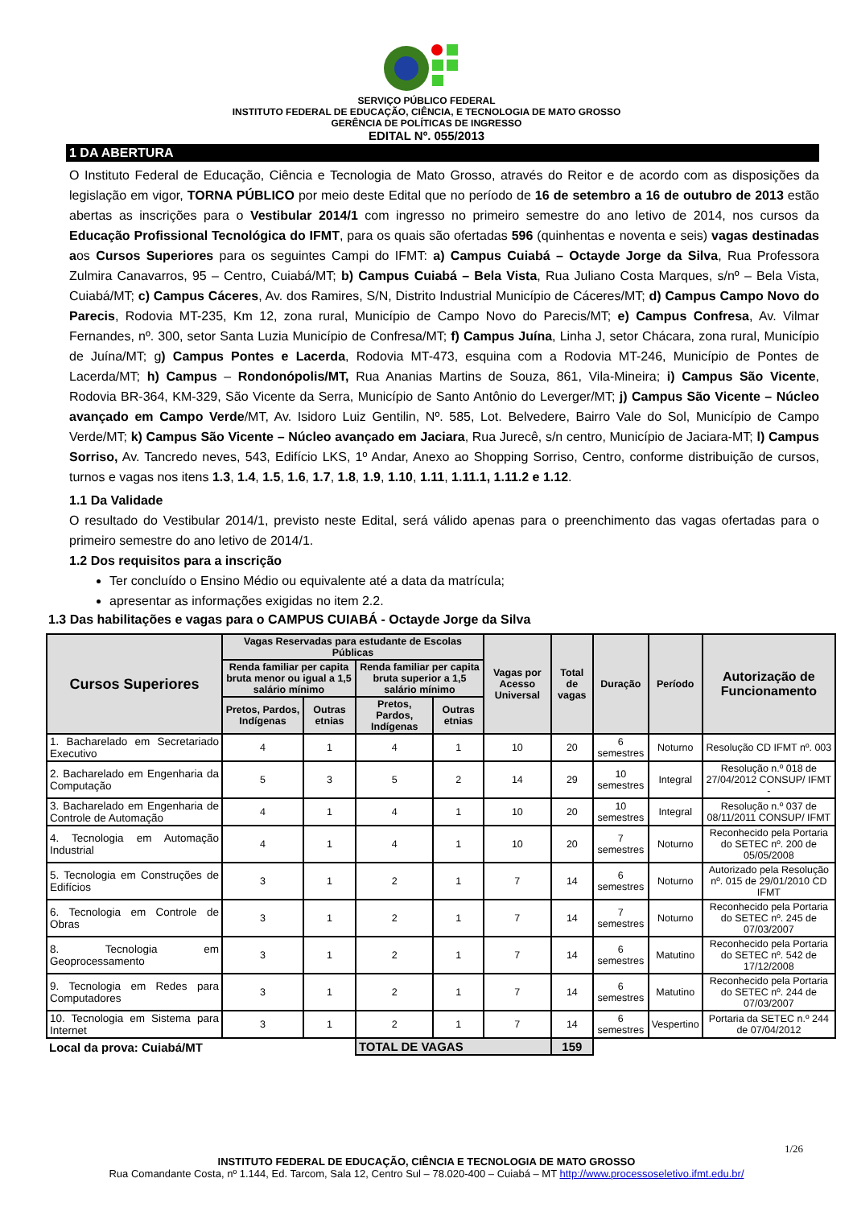SERVIÇO PÚBLICO FEDERAL
INSTITUTO FEDERAL DE EDUCAÇÃO, CIÊNCIA, E TECNOLOGIA DE MATO GROSSO
GERÊNCIA DE POLÍTICAS DE INGRESSO
EDITAL Nº. 055/2013
1 DA ABERTURA
O Instituto Federal de Educação, Ciência e Tecnologia de Mato Grosso, através do Reitor e de acordo com as disposições da legislação em vigor, TORNA PÚBLICO por meio deste Edital que no período de 16 de setembro a 16 de outubro de 2013 estão abertas as inscrições para o Vestibular 2014/1 com ingresso no primeiro semestre do ano letivo de 2014, nos cursos da Educação Profissional Tecnológica do IFMT, para os quais são ofertadas 596 (quinhentas e noventa e seis) vagas destinadas aos Cursos Superiores para os seguintes Campi do IFMT: a) Campus Cuiabá – Octayde Jorge da Silva, Rua Professora Zulmira Canavarros, 95 – Centro, Cuiabá/MT; b) Campus Cuiabá – Bela Vista, Rua Juliano Costa Marques, s/nº – Bela Vista, Cuiabá/MT; c) Campus Cáceres, Av. dos Ramires, S/N, Distrito Industrial Município de Cáceres/MT; d) Campus Campo Novo do Parecis, Rodovia MT-235, Km 12, zona rural, Município de Campo Novo do Parecis/MT; e) Campus Confresa, Av. Vilmar Fernandes, nº. 300, setor Santa Luzia Município de Confresa/MT; f) Campus Juína, Linha J, setor Chácara, zona rural, Município de Juína/MT; g) Campus Pontes e Lacerda, Rodovia MT-473, esquina com a Rodovia MT-246, Município de Pontes de Lacerda/MT; h) Campus – Rondonópolis/MT, Rua Ananias Martins de Souza, 861, Vila-Mineira; i) Campus São Vicente, Rodovia BR-364, KM-329, São Vicente da Serra, Município de Santo Antônio do Leverger/MT; j) Campus São Vicente – Núcleo avançado em Campo Verde/MT, Av. Isidoro Luiz Gentilin, Nº. 585, Lot. Belvedere, Bairro Vale do Sol, Município de Campo Verde/MT; k) Campus São Vicente – Núcleo avançado em Jaciara, Rua Jurecê, s/n centro, Município de Jaciara-MT; l) Campus Sorriso, Av. Tancredo neves, 543, Edifício LKS, 1º Andar, Anexo ao Shopping Sorriso, Centro, conforme distribuição de cursos, turnos e vagas nos itens 1.3, 1.4, 1.5, 1.6, 1.7, 1.8, 1.9, 1.10, 1.11, 1.11.1, 1.11.2 e 1.12.
1.1 Da Validade
O resultado do Vestibular 2014/1, previsto neste Edital, será válido apenas para o preenchimento das vagas ofertadas para o primeiro semestre do ano letivo de 2014/1.
1.2 Dos requisitos para a inscrição
Ter concluído o Ensino Médio ou equivalente até a data da matrícula;
apresentar as informações exigidas no item 2.2.
1.3 Das habilitações e vagas para o CAMPUS CUIABÁ - Octayde Jorge da Silva
| Cursos Superiores | Vagas Reservadas para estudante de Escolas Públicas | | | | Vagas por Acesso Universal | Total de vagas | Duração | Período | Autorização de Funcionamento |
| --- | --- | --- | --- | --- | --- | --- | --- | --- | --- |
| | Renda familiar per capita bruta menor ou igual a 1,5 salário mínimo | | Renda familiar per capita bruta superior a 1,5 salário mínimo | | | | | | |
| | Pretos, Pardos, Indígenas | Outras etnias | Pretos, Pardos, Indígenas | Outras etnias | | | | | |
| 1. Bacharelado em Secretariado Executivo | 4 | 1 | 4 | 1 | 10 | 20 | 6 semestres | Noturno | Resolução CD IFMT nº. 003 |
| 2. Bacharelado em Engenharia da Computação | 5 | 3 | 5 | 2 | 14 | 29 | 10 semestres | Integral | Resolução n.º 018 de 27/04/2012 CONSUP/ IFMT - |
| 3. Bacharelado em Engenharia de Controle de Automação | 4 | 1 | 4 | 1 | 10 | 20 | 10 semestres | Integral | Resolução n.º 037 de 08/11/2011 CONSUP/ IFMT |
| 4. Tecnologia em Automação Industrial | 4 | 1 | 4 | 1 | 10 | 20 | 7 semestres | Noturno | Reconhecido pela Portaria do SETEC nº. 200 de 05/05/2008 |
| 5. Tecnologia em Construções de Edifícios | 3 | 1 | 2 | 1 | 7 | 14 | 6 semestres | Noturno | Autorizado pela Resolução nº. 015 de 29/01/2010 CD IFMT |
| 6. Tecnologia em Controle de Obras | 3 | 1 | 2 | 1 | 7 | 14 | 7 semestres | Noturno | Reconhecido pela Portaria do SETEC nº. 245 de 07/03/2007 |
| 8. Tecnologia em Geoprocessamento | 3 | 1 | 2 | 1 | 7 | 14 | 6 semestres | Matutino | Reconhecido pela Portaria do SETEC nº. 542 de 17/12/2008 |
| 9. Tecnologia em Redes para Computadores | 3 | 1 | 2 | 1 | 7 | 14 | 6 semestres | Matutino | Reconhecido pela Portaria do SETEC nº. 244 de 07/03/2007 |
| 10. Tecnologia em Sistema para Internet | 3 | 1 | 2 | 1 | 7 | 14 | 6 semestres | Vespertino | Portaria da SETEC n.º 244 de 07/04/2012 |
| Local da prova: Cuiabá/MT | | | TOTAL DE VAGAS | | | 159 | | | |
1/26
INSTITUTO FEDERAL DE EDUCAÇÃO, CIÊNCIA E TECNOLOGIA DE MATO GROSSO
Rua Comandante Costa, nº 1.144, Ed. Tarcom, Sala 12, Centro Sul – 78.020-400 – Cuiabá – MT http://www.processoseletivo.ifmt.edu.br/